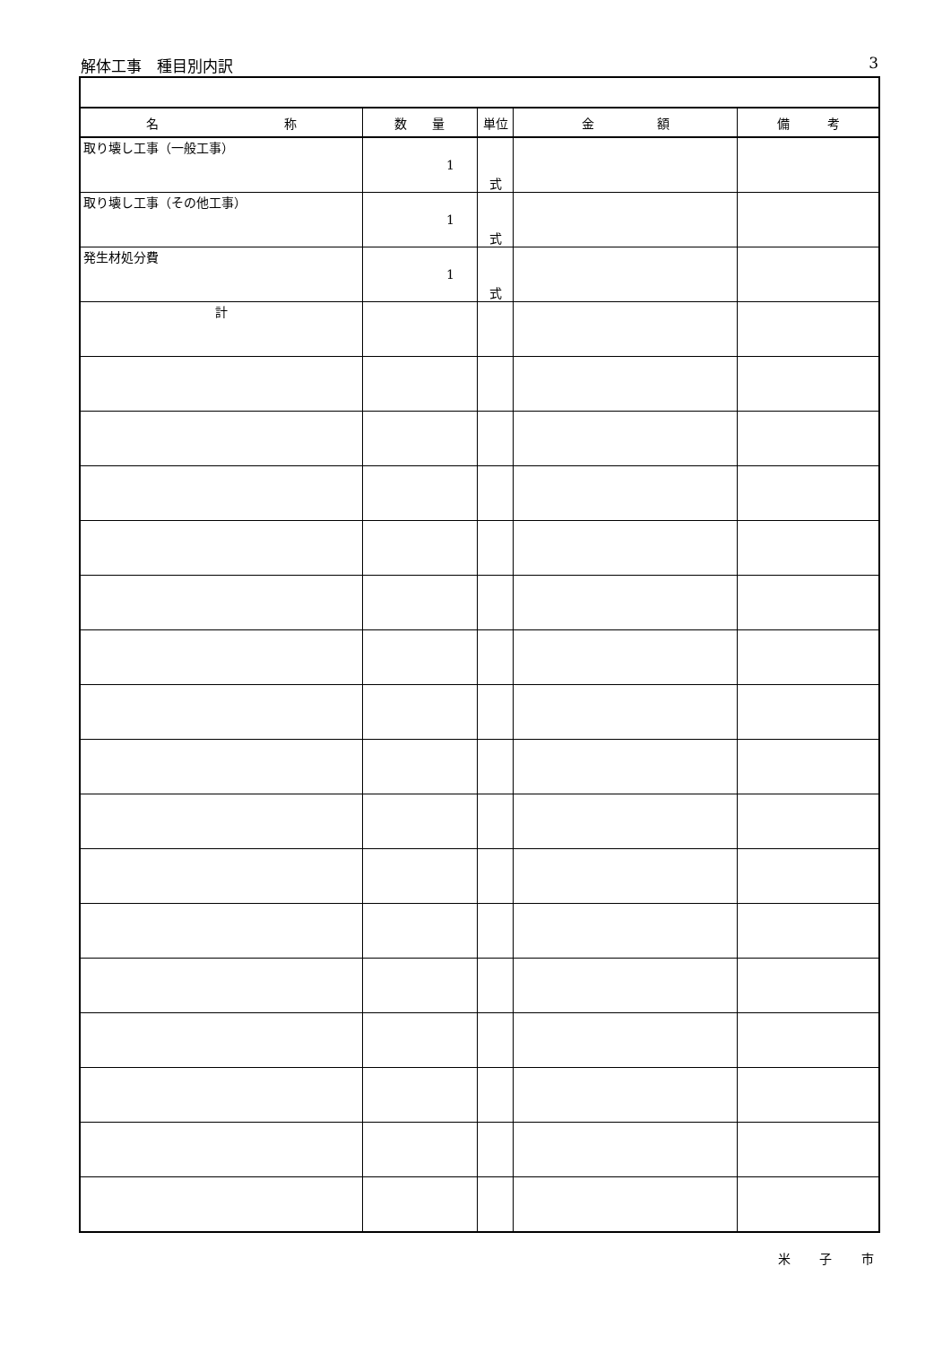解体工事　種目別内訳 3
| 名 称 | 数 量 | 単位 | 金 額 | 備 考 |
| --- | --- | --- | --- | --- |
| 取り壊し工事（一般工事） | 1 | 式 | | |
| 取り壊し工事（その他工事） | 1 | 式 | | |
| 発生材処分費 | 1 | 式 | | |
| 計 | | | | |
米 子 市